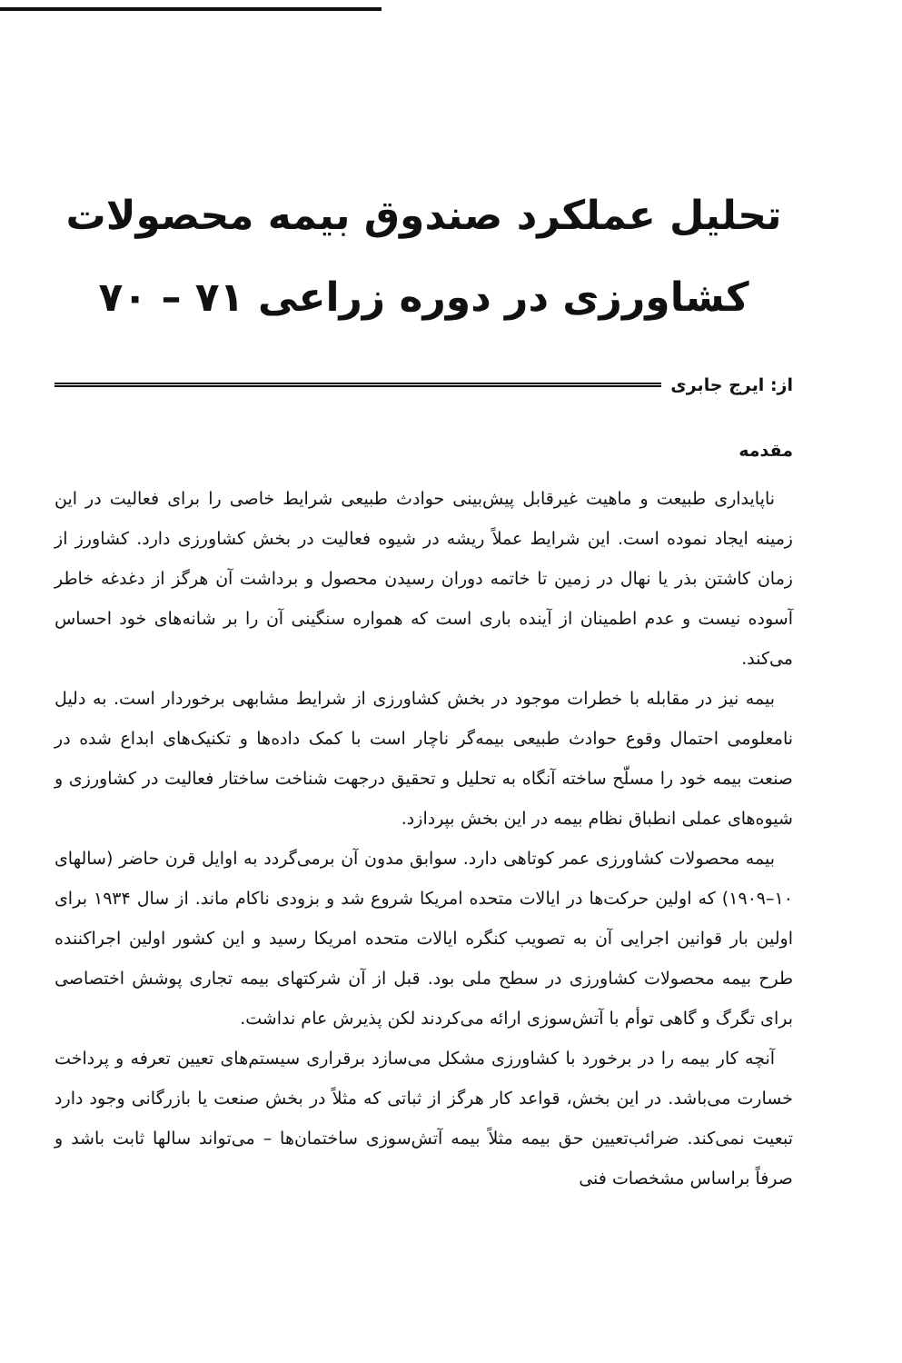تحلیل عملکرد صندوق بیمه محصولات
کشاورزی در دوره زراعی ۷۱ – ۷۰
از: ایرج جابری
مقدمه
ناپایداری طبیعت و ماهیت غیرقابل پیش‌بینی حوادث طبیعی شرایط خاصی را برای فعالیت در این زمینه ایجاد نموده است. این شرایط عملاً ریشه در شیوه فعالیت در بخش کشاورزی دارد. کشاورز از زمان کاشتن بذر یا نهال در زمین تا خاتمه دوران رسیدن محصول و برداشت آن هرگز از دغدغه خاطر آسوده نیست و عدم اطمینان از آینده باری است که همواره سنگینی آن را بر شانه‌های خود احساس می‌کند.
بیمه نیز در مقابله با خطرات موجود در بخش کشاورزی از شرایط مشابهی برخوردار است. به دلیل نامعلومی احتمال وقوع حوادث طبیعی بیمه‌گر ناچار است با کمک داده‌ها و تکنیک‌های ابداع شده در صنعت بیمه خود را مسلّح ساخته آنگاه به تحلیل و تحقیق درجهت شناخت ساختار فعالیت در کشاورزی و شیوه‌های عملی انطباق نظام بیمه در این بخش بپردازد.
بیمه محصولات کشاورزی عمر کوتاهی دارد. سوابق مدون آن برمی‌گردد به اوایل قرن حاضر (سالهای ۱۰–۱۹۰۹) که اولین حرکت‌ها در ایالات متحده امریکا شروع شد و بزودی ناکام ماند. از سال ۱۹۳۴ برای اولین بار قوانین اجرایی آن به تصویب کنگره ایالات متحده امریکا رسید و این کشور اولین اجراکننده طرح بیمه محصولات کشاورزی در سطح ملی بود. قبل از آن شرکتهای بیمه تجاری پوشش اختصاصی برای تگرگ و گاهی توأم با آتش‌سوزی ارائه می‌کردند لکن پذیرش عام نداشت.
آنچه کار بیمه را در برخورد با کشاورزی مشکل می‌سازد برقراری سیستم‌های تعیین تعرفه و پرداخت خسارت می‌باشد. در این بخش، قواعد کار هرگز از ثباتی که مثلاً در بخش صنعت یا بازرگانی وجود دارد تبعیت نمی‌کند. ضرائب‌تعیین حق بیمه مثلاً بیمه آتش‌سوزی ساختمان‌ها – می‌تواند سالها ثابت باشد و صرفاً براساس مشخصات فنی